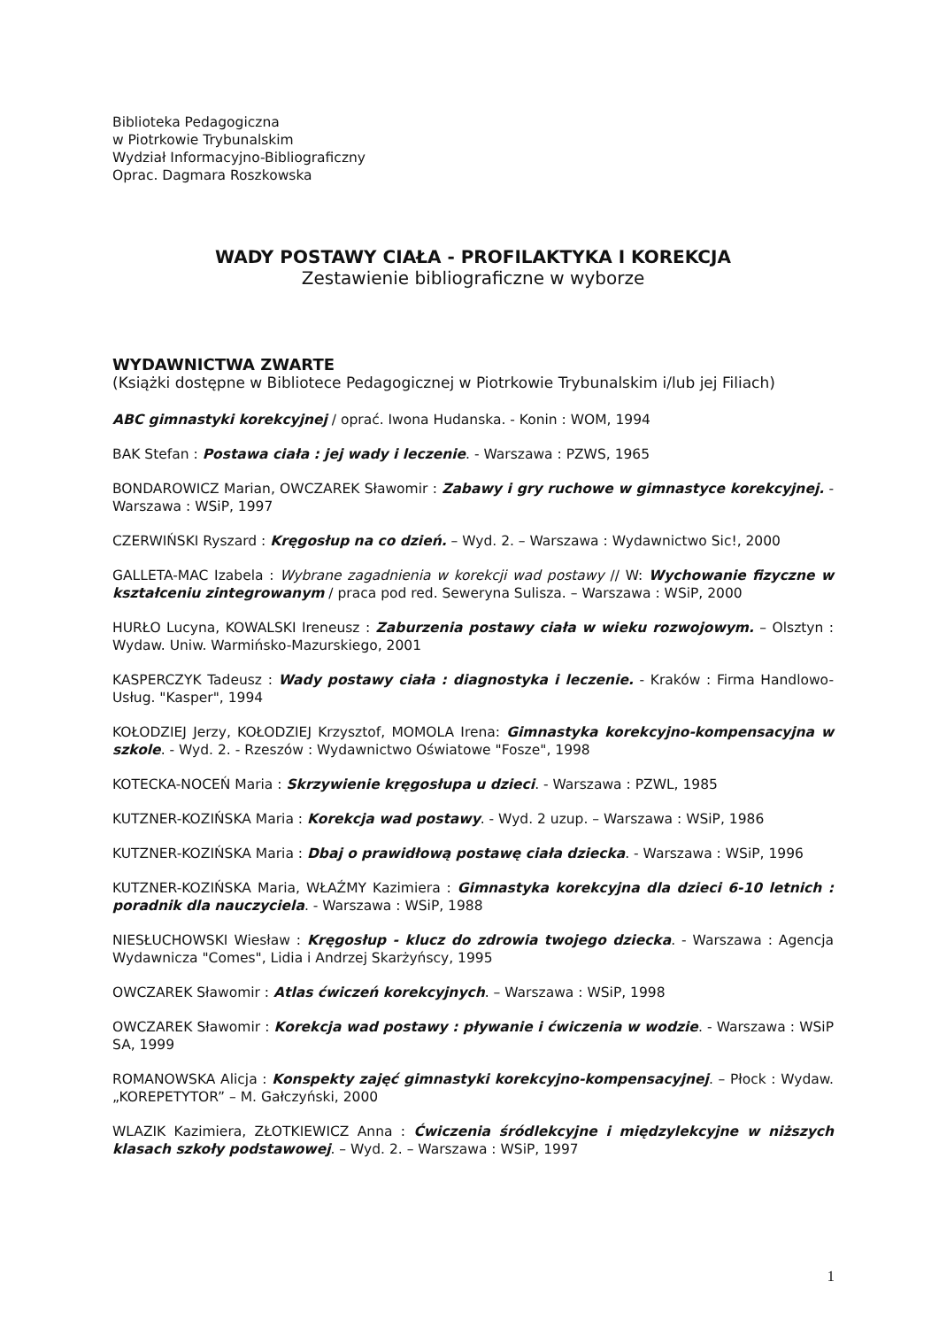Biblioteka Pedagogiczna
w Piotrkowie Trybunalskim
Wydział Informacyjno-Bibliograficzny
Oprac. Dagmara Roszkowska
WADY POSTAWY CIAŁA - PROFILAKTYKA I KOREKCJA
Zestawienie bibliograficzne w wyborze
WYDAWNICTWA ZWARTE
(Książki dostępne w Bibliotece Pedagogicznej w Piotrkowie Trybunalskim i/lub jej Filiach)
ABC gimnastyki korekcyjnej / oprać. Iwona Hudanska. - Konin : WOM, 1994
BAK Stefan : Postawa ciała : jej wady i leczenie. - Warszawa : PZWS, 1965
BONDAROWICZ Marian, OWCZAREK Sławomir : Zabawy i gry ruchowe w gimnastyce korekcyjnej. - Warszawa : WSiP, 1997
CZERWIŃSKI Ryszard : Kręgosłup na co dzień. – Wyd. 2. – Warszawa : Wydawnictwo Sic!, 2000
GALLETA-MAC Izabela : Wybrane zagadnienia w korekcji wad postawy // W: Wychowanie fizyczne w kształceniu zintegrowanym / praca pod red. Seweryna Sulisza. – Warszawa : WSiP, 2000
HURŁO Lucyna, KOWALSKI Ireneusz : Zaburzenia postawy ciała w wieku rozwojowym. – Olsztyn : Wydaw. Uniw. Warmińsko-Mazurskiego, 2001
KASPERCZYK Tadeusz : Wady postawy ciała : diagnostyka i leczenie. - Kraków : Firma Handlowo-Usług. "Kasper", 1994
KOŁODZIEJ Jerzy, KOŁODZIEJ Krzysztof, MOMOLA Irena: Gimnastyka korekcyjno-kompensacyjna w szkole. - Wyd. 2. - Rzeszów : Wydawnictwo Oświatowe "Fosze", 1998
KOTECKA-NOCEŃ Maria : Skrzywienie kręgosłupa u dzieci. - Warszawa : PZWL, 1985
KUTZNER-KOZIŃSKA Maria : Korekcja wad postawy. - Wyd. 2 uzup. – Warszawa : WSiP, 1986
KUTZNER-KOZIŃSKA Maria : Dbaj o prawidłową postawę ciała dziecka. - Warszawa : WSiP, 1996
KUTZNER-KOZIŃSKA Maria, WŁAŹMY Kazimiera : Gimnastyka korekcyjna dla dzieci 6-10 letnich : poradnik dla nauczyciela. - Warszawa : WSiP, 1988
NIESŁUCHOWSKI Wiesław : Kręgosłup - klucz do zdrowia twojego dziecka. - Warszawa : Agencja Wydawnicza "Comes", Lidia i Andrzej Skarżyńscy, 1995
OWCZAREK Sławomir : Atlas ćwiczeń korekcyjnych. – Warszawa : WSiP, 1998
OWCZAREK Sławomir : Korekcja wad postawy : pływanie i ćwiczenia w wodzie. - Warszawa : WSiP SA, 1999
ROMANOWSKA Alicja : Konspekty zajęć gimnastyki korekcyjno-kompensacyjnej. – Płock : Wydaw. „KOREPETYTOR” – M. Gałczyński, 2000
WLAZIK Kazimiera, ZŁOTKIEWICZ Anna : Ćwiczenia śródlekcyjne i międzylekcyjne w niższych klasach szkoły podstawowej. – Wyd. 2. – Warszawa : WSiP, 1997
1